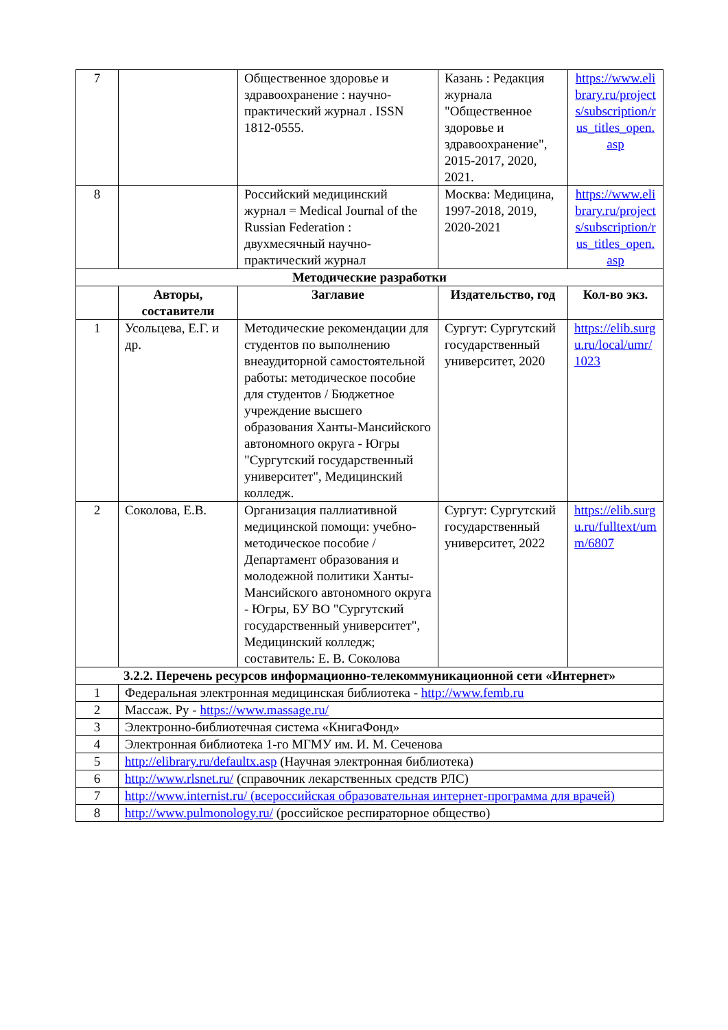| 7 | | Общественное здоровье и здравоохранение : научно-практический журнал . ISSN 1812-0555. | Казань : Редакция журнала "Общественное здоровье и здравоохранение", 2015-2017, 2020, 2021. | https://www.elibrary.ru/projects/subscription/rus_titles_open.asp |
| 8 | | Российский медицинский журнал = Medical Journal of the Russian Federation : двухмесячный научно-практический журнал | Москва: Медицина, 1997-2018, 2019, 2020-2021 | https://www.elibrary.ru/projects/subscription/rus_titles_open.asp |
| Методические разработки | | | | |
| | Авторы, составители | Заглавие | Издательство, год | Кол-во экз. |
| 1 | Усольцева, Е.Г. и др. | Методические рекомендации для студентов по выполнению внеаудиторной самостоятельной работы: методическое пособие для студентов / Бюджетное учреждение высшего образования Ханты-Мансийского автономного округа - Югры "Сургутский государственный университет", Медицинский колледж. | Сургут: Сургутский государственный университет, 2020 | https://elib.surgu.ru/local/umr/1023 |
| 2 | Соколова, Е.В. | Организация паллиативной медицинской помощи: учебно-методическое пособие / Департамент образования и молодежной политики Ханты-Мансийского автономного округа - Югры, БУ ВО "Сургутский государственный университет", Медицинский колледж; составитель: Е. В. Соколова | Сургут: Сургутский государственный университет, 2022 | https://elib.surgu.ru/fulltext/umm/6807 |
| 3.2.2. Перечень ресурсов информационно-телекоммуникационной сети «Интернет» | | | | |
| 1 | Федеральная электронная медицинская библиотека - http://www.femb.ru | | | |
| 2 | Массаж. Ру - https://www.massage.ru/ | | | |
| 3 | Электронно-библиотечная система «КнигаФонд» | | | |
| 4 | Электронная библиотека 1-го МГМУ им. И. М. Сеченова | | | |
| 5 | http://elibrary.ru/defaultx.asp (Научная электронная библиотека) | | | |
| 6 | http://www.rlsnet.ru/ (справочник лекарственных средств РЛС) | | | |
| 7 | http://www.internist.ru/ (всероссийская образовательная интернет-программа для врачей) | | | |
| 8 | http://www.pulmonology.ru/ (российское респираторное общество) | | | |